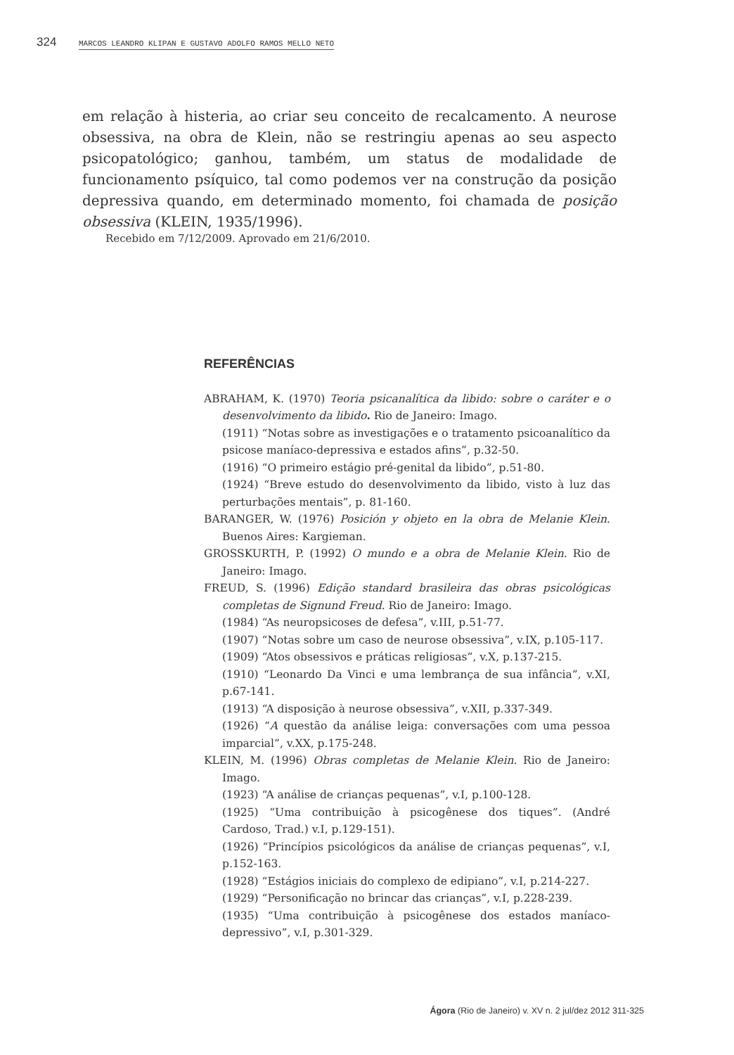324 MARCOS LEANDRO KLIPAN E GUSTAVO ADOLFO RAMOS MELLO NETO
em relação à histeria, ao criar seu conceito de recalcamento. A neurose obsessiva, na obra de Klein, não se restringiu apenas ao seu aspecto psicopatológico; ganhou, também, um status de modalidade de funcionamento psíquico, tal como podemos ver na construção da posição depressiva quando, em determinado momento, foi chamada de posição obsessiva (KLEIN, 1935/1996).
Recebido em 7/12/2009. Aprovado em 21/6/2010.
REFERÊNCIAS
ABRAHAM, K. (1970) Teoria psicanalítica da libido: sobre o caráter e o desenvolvimento da libido. Rio de Janeiro: Imago.
(1911) “Notas sobre as investigações e o tratamento psicoanalítico da psicose maníaco-depressiva e estados afins”, p.32-50.
(1916) “O primeiro estágio pré-genital da libido”, p.51-80.
(1924) “Breve estudo do desenvolvimento da libido, visto à luz das perturbações mentais”, p. 81-160.
BARANGER, W. (1976) Posición y objeto en la obra de Melanie Klein. Buenos Aires: Kargieman.
GROSSKURTH, P. (1992) O mundo e a obra de Melanie Klein. Rio de Janeiro: Imago.
FREUD, S. (1996) Edição standard brasileira das obras psicológicas completas de Signund Freud. Rio de Janeiro: Imago.
(1984) “As neuropsicoses de defesa”, v.III, p.51-77.
(1907) “Notas sobre um caso de neurose obsessiva”, v.IX, p.105-117.
(1909) “Atos obsessivos e práticas religiosas”, v.X, p.137-215.
(1910) “Leonardo Da Vinci e uma lembrança de sua infância”, v.XI, p.67-141.
(1913) “A disposição à neurose obsessiva”, v.XII, p.337-349.
(1926) “A questão da análise leiga: conversações com uma pessoa imparcial”, v.XX, p.175-248.
KLEIN, M. (1996) Obras completas de Melanie Klein. Rio de Janeiro: Imago.
(1923) “A análise de crianças pequenas”, v.I, p.100-128.
(1925) “Uma contribuição à psicogênese dos tiques”. (André Cardoso, Trad.) v.I, p.129-151).
(1926) “Princípios psicológicos da análise de crianças pequenas”, v.I, p.152-163.
(1928) “Estágios iniciais do complexo de edipiano”, v.I, p.214-227.
(1929) “Personificação no brincar das crianças”, v.I, p.228-239.
(1935) “Uma contribuição à psicogênese dos estados maníaco-depressivo”, v.I, p.301-329.
Ágora (Rio de Janeiro) v. XV n. 2 jul/dez 2012 311-325